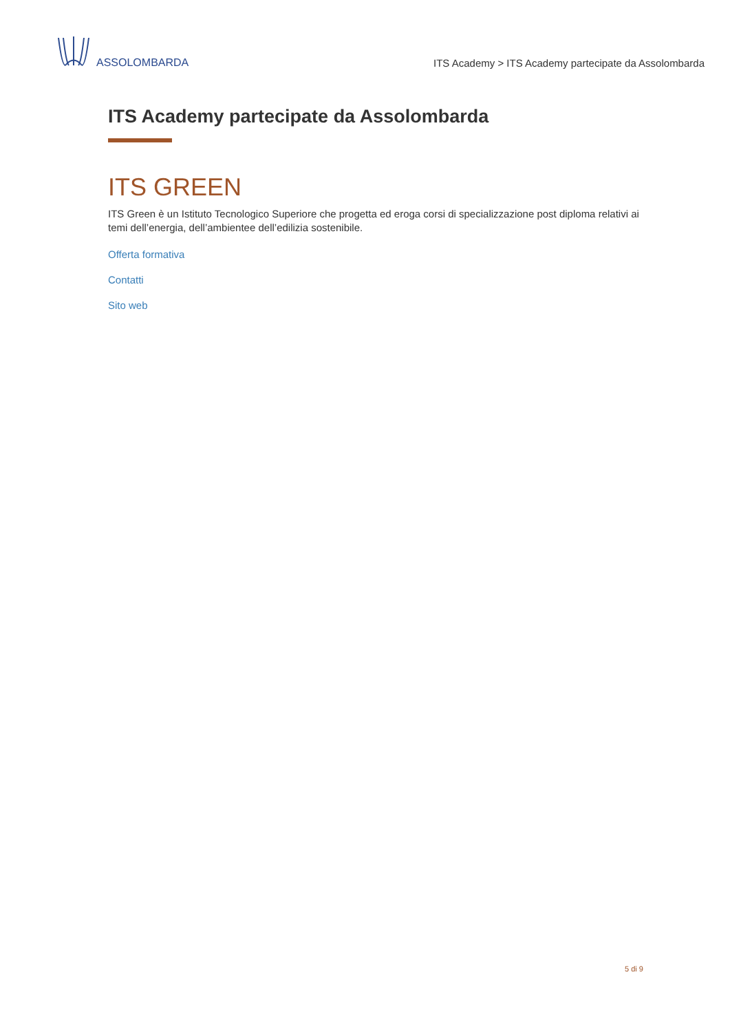ASSOLOMBARDA
ITS Academy > ITS Academy partecipate da Assolombarda
ITS Academy partecipate da Assolombarda
ITS GREEN
ITS Green è un Istituto Tecnologico Superiore che progetta ed eroga corsi di specializzazione post diploma relativi ai temi dell’energia, dell’ambientee dell’edilizia sostenibile.
Offerta formativa
Contatti
Sito web
5 di 9